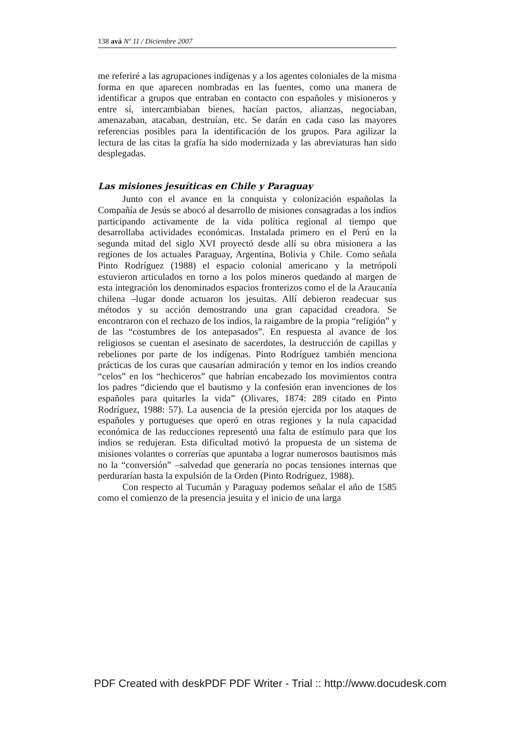138 avá Nº 11 / Diciembre 2007
me referiré a las agrupaciones indígenas y a los agentes coloniales de la misma forma en que aparecen nombradas en las fuentes, como una manera de identificar a grupos que entraban en contacto con españoles y misioneros y entre sí, intercambiaban bienes, hacían pactos, alianzas, negociaban, amenazaban, atacaban, destruían, etc. Se darán en cada caso las mayores referencias posibles para la identificación de los grupos. Para agilizar la lectura de las citas la grafía ha sido modernizada y las abreviaturas han sido desplegadas.
Las misiones jesuíticas en Chile y Paraguay
Junto con el avance en la conquista y colonización españolas la Compañía de Jesús se abocó al desarrollo de misiones consagradas a los indios participando activamente de la vida política regional al tiempo que desarrollaba actividades económicas. Instalada primero en el Perú en la segunda mitad del siglo XVI proyectó desde allí su obra misionera a las regiones de los actuales Paraguay, Argentina, Bolivia y Chile. Como señala Pinto Rodríguez (1988) el espacio colonial americano y la metrópoli estuvieron articulados en torno a los polos mineros quedando al margen de esta integración los denominados espacios fronterizos como el de la Araucanía chilena –lugar donde actuaron los jesuitas. Allí debieron readecuar sus métodos y su acción demostrando una gran capacidad creadora. Se encontraron con el rechazo de los indios, la raigambre de la propia “religión” y de las “costumbres de los antepasados”. En respuesta al avance de los religiosos se cuentan el asesinato de sacerdotes, la destrucción de capillas y rebeliones por parte de los indígenas. Pinto Rodríguez también menciona prácticas de los curas que causarían admiración y temor en los indios creando “celos” en los “hechiceros” que habrían encabezado los movimientos contra los padres “diciendo que el bautismo y la confesión eran invenciones de los españoles para quitarles la vida” (Olivares, 1874: 289 citado en Pinto Rodríguez, 1988: 57). La ausencia de la presión ejercida por los ataques de españoles y portugueses que operó en otras regiones y la nula capacidad económica de las reducciones representó una falta de estímulo para que los indios se redujeran. Esta dificultad motivó la propuesta de un sistema de misiones volantes o correrías que apuntaba a lograr numerosos bautismos más no la “conversión” –salvedad que generaría no pocas tensiones internas que perdurarían hasta la expulsión de la Orden (Pinto Rodríguez, 1988).
Con respecto al Tucumán y Paraguay podemos señalar el año de 1585 como el comienzo de la presencia jesuita y el inicio de una larga
PDF Created with deskPDF PDF Writer - Trial :: http://www.docudesk.com